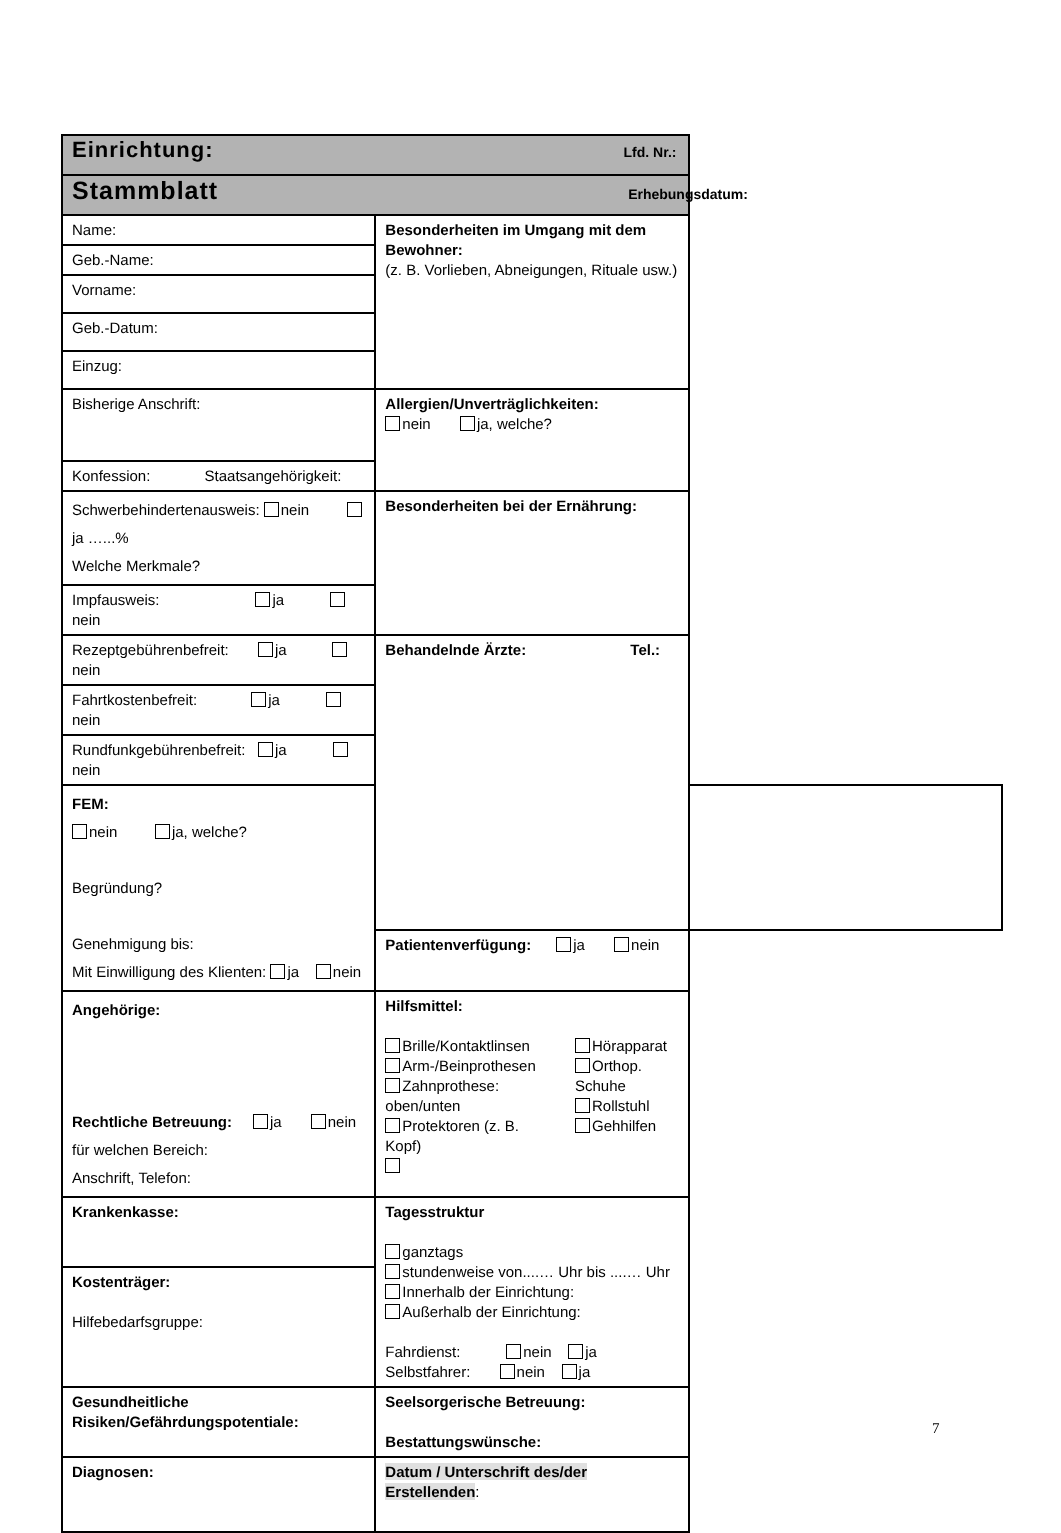| Einrichtung: Lfd. Nr.: | | |
| Stammblatt Erhebungsdatum: | | |
| Name: | Besonderheiten im Umgang mit dem Bewohner: (z. B. Vorlieben, Abneigungen, Rituale usw.) | |
| Geb.-Name: | | |
| Vorname: | | |
| Geb.-Datum: | | |
| Einzug: | | |
| Bisherige Anschrift: | Allergien/Unverträglichkeiten: nein ja, welche? | |
| Konfession: Staatsangehörigkeit: | | |
| Schwerbehindertenausweis: nein ja …...% Welche Merkmale? | Besonderheiten bei der Ernährung: | |
| Impfausweis: ja nein | | |
| Rezeptgebührenbefreit: ja nein | Behandelnde Ärzte: Tel.: | |
| Fahrtkostenbefreit: ja nein | | |
| Rundfunkgebührenbefreit: ja nein | | |
| FEM: nein ja, welche? Begründung? Genehmigung bis: Mit Einwilligung des Klienten: ja nein | | |
| | Patientenverfügung: ja nein | |
| Angehörige: Rechtliche Betreuung: ja nein für welchen Bereich: Anschrift, Telefon: | Hilfsmittel: / Brille/Kontaktlinsen Arm-/Beinprothesen Zahnprothese: oben/unten Protektoren (z. B. Kopf) / Hörapparat Orthop. Schuhe Rollstuhl Gehhilfen / | |
| Krankenkasse: | Tagesstruktur ganztags stundenweise von....… Uhr bis ....… Uhr Innerhalb der Einrichtung: Außerhalb der Einrichtung: Fahrdienst: nein ja Selbstfahrer: nein ja | |
| Kostenträger: Hilfebedarfsgruppe: | | |
| Gesundheitliche Risiken/Gefährdungspotentiale: | Seelsorgerische Betreuung: Bestattungswünsche: | |
| Diagnosen: | Datum / Unterschrift des/der Erstellenden : | |
7